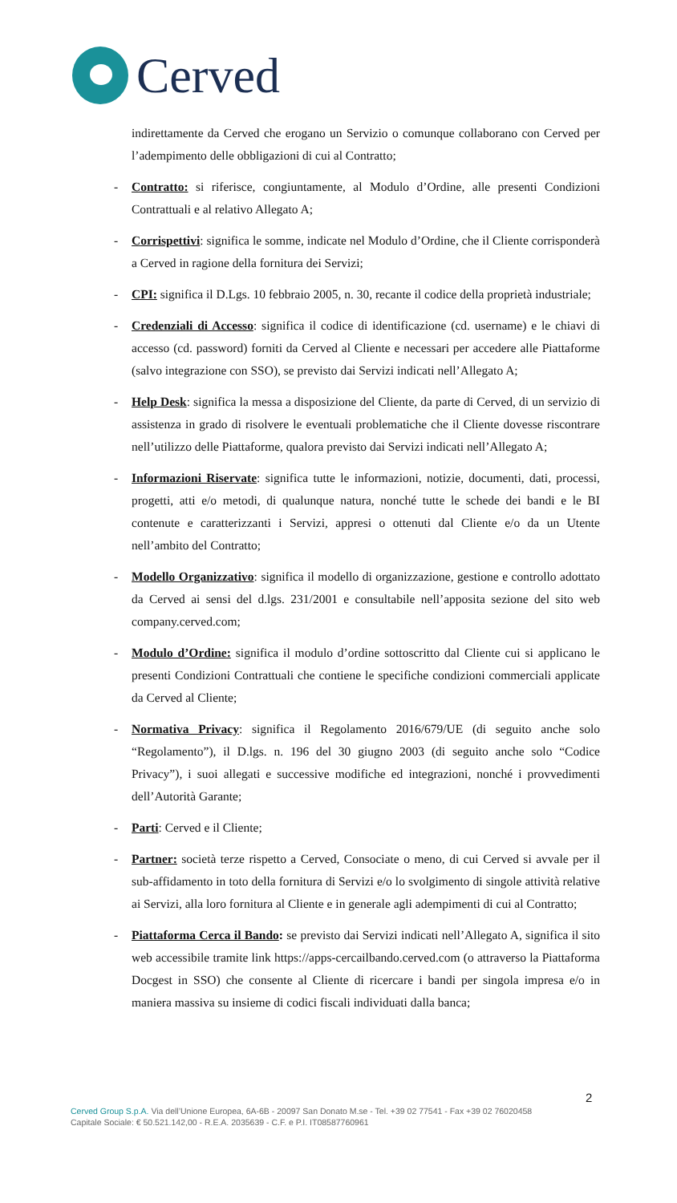Cerved
indirettamente da Cerved che erogano un Servizio o comunque collaborano con Cerved per l’adempimento delle obbligazioni di cui al Contratto;
- Contratto: si riferisce, congiuntamente, al Modulo d’Ordine, alle presenti Condizioni Contrattuali e al relativo Allegato A;
- Corrispettivi: significa le somme, indicate nel Modulo d’Ordine, che il Cliente corrisponderà a Cerved in ragione della fornitura dei Servizi;
- CPI: significa il D.Lgs. 10 febbraio 2005, n. 30, recante il codice della proprietà industriale;
- Credenziali di Accesso: significa il codice di identificazione (cd. username) e le chiavi di accesso (cd. password) forniti da Cerved al Cliente e necessari per accedere alle Piattaforme (salvo integrazione con SSO), se previsto dai Servizi indicati nell’Allegato A;
- Help Desk: significa la messa a disposizione del Cliente, da parte di Cerved, di un servizio di assistenza in grado di risolvere le eventuali problematiche che il Cliente dovesse riscontrare nell’utilizzo delle Piattaforme, qualora previsto dai Servizi indicati nell’Allegato A;
- Informazioni Riservate: significa tutte le informazioni, notizie, documenti, dati, processi, progetti, atti e/o metodi, di qualunque natura, nonché tutte le schede dei bandi e le BI contenute e caratterizzanti i Servizi, appresi o ottenuti dal Cliente e/o da un Utente nell’ambito del Contratto;
- Modello Organizzativo: significa il modello di organizzazione, gestione e controllo adottato da Cerved ai sensi del d.lgs. 231/2001 e consultabile nell’apposita sezione del sito web company.cerved.com;
- Modulo d’Ordine: significa il modulo d’ordine sottoscritto dal Cliente cui si applicano le presenti Condizioni Contrattuali che contiene le specifiche condizioni commerciali applicate da Cerved al Cliente;
- Normativa Privacy: significa il Regolamento 2016/679/UE (di seguito anche solo “Regolamento”), il D.lgs. n. 196 del 30 giugno 2003 (di seguito anche solo “Codice Privacy”), i suoi allegati e successive modifiche ed integrazioni, nonché i provvedimenti dell’Autorità Garante;
- Parti: Cerved e il Cliente;
- Partner: società terze rispetto a Cerved, Consociate o meno, di cui Cerved si avvale per il sub-affidamento in toto della fornitura di Servizi e/o lo svolgimento di singole attività relative ai Servizi, alla loro fornitura al Cliente e in generale agli adempimenti di cui al Contratto;
- Piattaforma Cerca il Bando: se previsto dai Servizi indicati nell’Allegato A, significa il sito web accessibile tramite link https://apps-cercailbando.cerved.com (o attraverso la Piattaforma Docgest in SSO) che consente al Cliente di ricercare i bandi per singola impresa e/o in maniera massiva su insieme di codici fiscali individuati dalla banca;
2
Cerved Group S.p.A. Via dell’Unione Europea, 6A-6B - 20097 San Donato M.se - Tel. +39 02 77541 - Fax +39 02 76020458
Capitale Sociale: € 50.521.142,00 - R.E.A. 2035639 - C.F. e P.I. IT08587760961